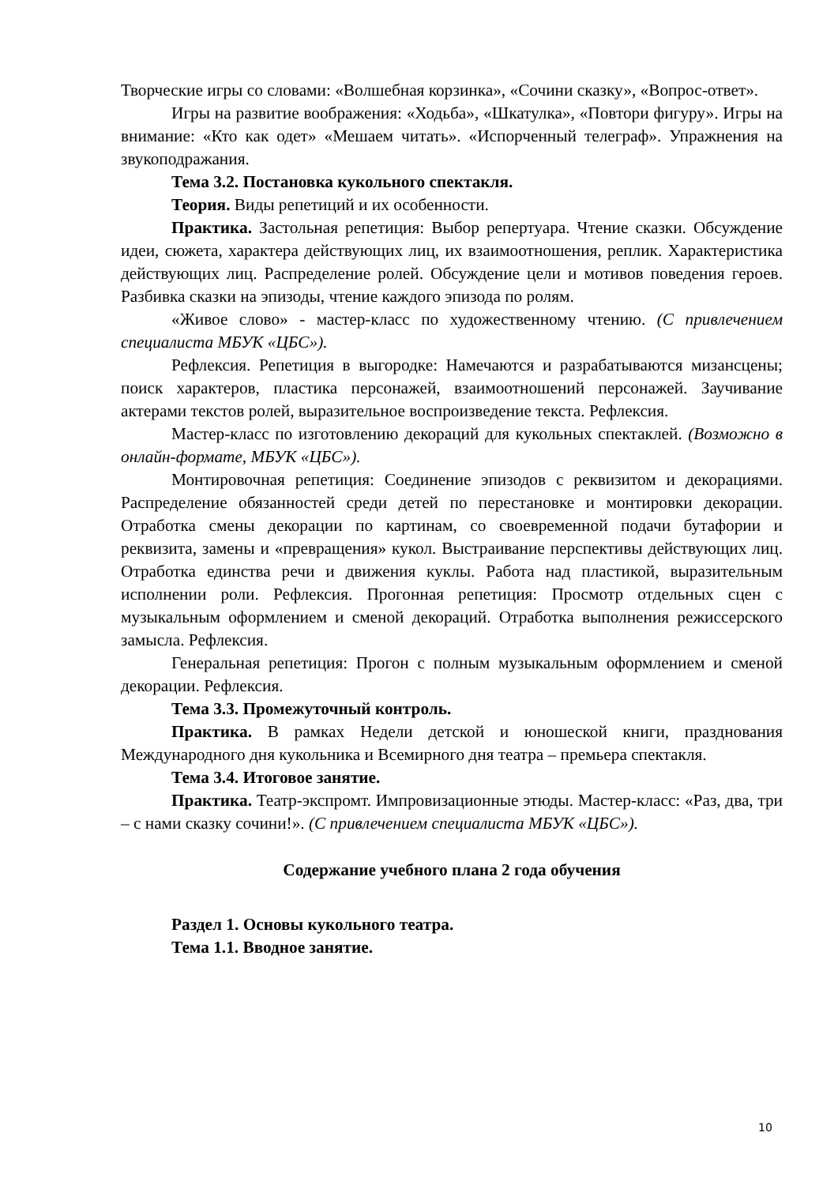Творческие игры со словами: «Волшебная корзинка», «Сочини сказку», «Вопрос-ответ».
Игры на развитие воображения: «Ходьба», «Шкатулка», «Повтори фигуру». Игры на внимание: «Кто как одет» «Мешаем читать». «Испорченный телеграф». Упражнения на звукоподражания.
Тема 3.2. Постановка кукольного спектакля.
Теория. Виды репетиций и их особенности.
Практика. Застольная репетиция: Выбор репертуара. Чтение сказки. Обсуждение идеи, сюжета, характера действующих лиц, их взаимоотношения, реплик. Характеристика действующих лиц. Распределение ролей. Обсуждение цели и мотивов поведения героев. Разбивка сказки на эпизоды, чтение каждого эпизода по ролям.
«Живое слово» - мастер-класс по художественному чтению. (С привлечением специалиста МБУК «ЦБС»).
Рефлексия. Репетиция в выгородке: Намечаются и разрабатываются мизансцены; поиск характеров, пластика персонажей, взаимоотношений персонажей. Заучивание актерами текстов ролей, выразительное воспроизведение текста. Рефлексия.
Мастер-класс по изготовлению декораций для кукольных спектаклей. (Возможно в онлайн-формате, МБУК «ЦБС»).
Монтировочная репетиция: Соединение эпизодов с реквизитом и декорациями. Распределение обязанностей среди детей по перестановке и монтировки декорации. Отработка смены декорации по картинам, со своевременной подачи бутафории и реквизита, замены и «превращения» кукол. Выстраивание перспективы действующих лиц. Отработка единства речи и движения куклы. Работа над пластикой, выразительным исполнении роли. Рефлексия. Прогонная репетиция: Просмотр отдельных сцен с музыкальным оформлением и сменой декораций. Отработка выполнения режиссерского замысла. Рефлексия.
Генеральная репетиция: Прогон с полным музыкальным оформлением и сменой декорации. Рефлексия.
Тема 3.3. Промежуточный контроль.
Практика. В рамках Недели детской и юношеской книги, празднования Международного дня кукольника и Всемирного дня театра – премьера спектакля.
Тема 3.4. Итоговое занятие.
Практика. Театр-экспромт. Импровизационные этюды. Мастер-класс: «Раз, два, три – с нами сказку сочини!». (С привлечением специалиста МБУК «ЦБС»).
Содержание учебного плана 2 года обучения
Раздел 1. Основы кукольного театра.
Тема 1.1. Вводное занятие.
10